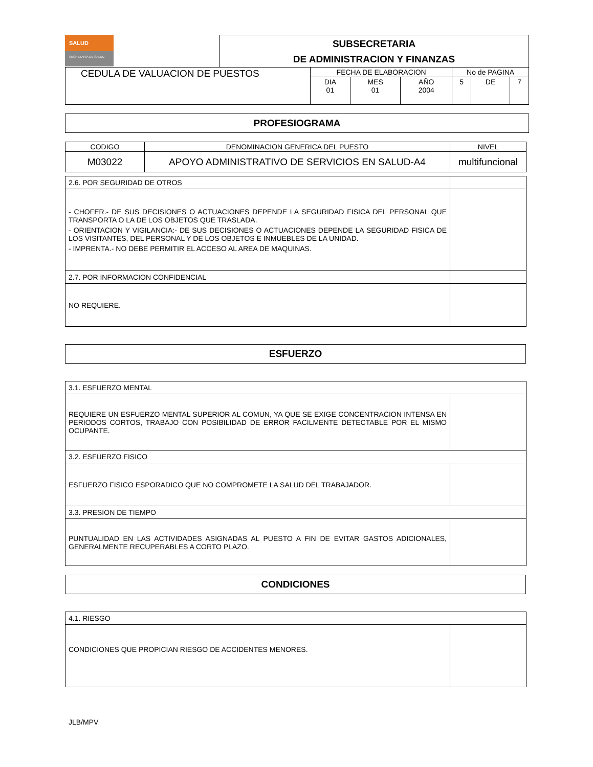SALUD
SECRETARÍA DE SALUD
SUBSECRETARIA
DE ADMINISTRACION Y FINANZAS
| CEDULA DE VALUACION DE PUESTOS | FECHA DE ELABORACION | | | No de PAGINA | | |
| | DIA 01 | MES 01 | AÑO 2004 | 5 | DE | 7 |
PROFESIOGRAMA
| CODIGO | DENOMINACION GENERICA DEL PUESTO | NIVEL |
| M03022 | APOYO ADMINISTRATIVO DE SERVICIOS EN SALUD-A4 | multifuncional |
| 2.6. POR SEGURIDAD DE OTROS | |
| - CHOFER.- DE SUS DECISIONES O ACTUACIONES DEPENDE LA SEGURIDAD FISICA DEL PERSONAL QUE TRANSPORTA O LA DE LOS OBJETOS QUE TRASLADA. - ORIENTACION Y VIGILANCIA:- DE SUS DECISIONES O ACTUACIONES DEPENDE LA SEGURIDAD FISICA DE LOS VISITANTES, DEL PERSONAL Y DE LOS OBJETOS E INMUEBLES DE LA UNIDAD. - IMPRENTA.- NO DEBE PERMITIR EL ACCESO AL AREA DE MAQUINAS. | |
| 2.7. POR INFORMACION CONFIDENCIAL | |
| NO REQUIERE. | |
ESFUERZO
| 3.1. ESFUERZO MENTAL | |
| REQUIERE UN ESFUERZO MENTAL SUPERIOR AL COMUN, YA QUE SE EXIGE CONCENTRACION INTENSA EN PERIODOS CORTOS, TRABAJO CON POSIBILIDAD DE ERROR FACILMENTE DETECTABLE POR EL MISMO OCUPANTE. | |
| 3.2. ESFUERZO FISICO | |
| ESFUERZO FISICO ESPORADICO QUE NO COMPROMETE LA SALUD DEL TRABAJADOR. | |
| 3.3. PRESION DE TIEMPO | |
| PUNTUALIDAD EN LAS ACTIVIDADES ASIGNADAS AL PUESTO A FIN DE EVITAR GASTOS ADICIONALES, GENERALMENTE RECUPERABLES A CORTO PLAZO. | |
CONDICIONES
| 4.1. RIESGO | |
| CONDICIONES QUE PROPICIAN RIESGO DE ACCIDENTES MENORES. | |
JLB/MPV